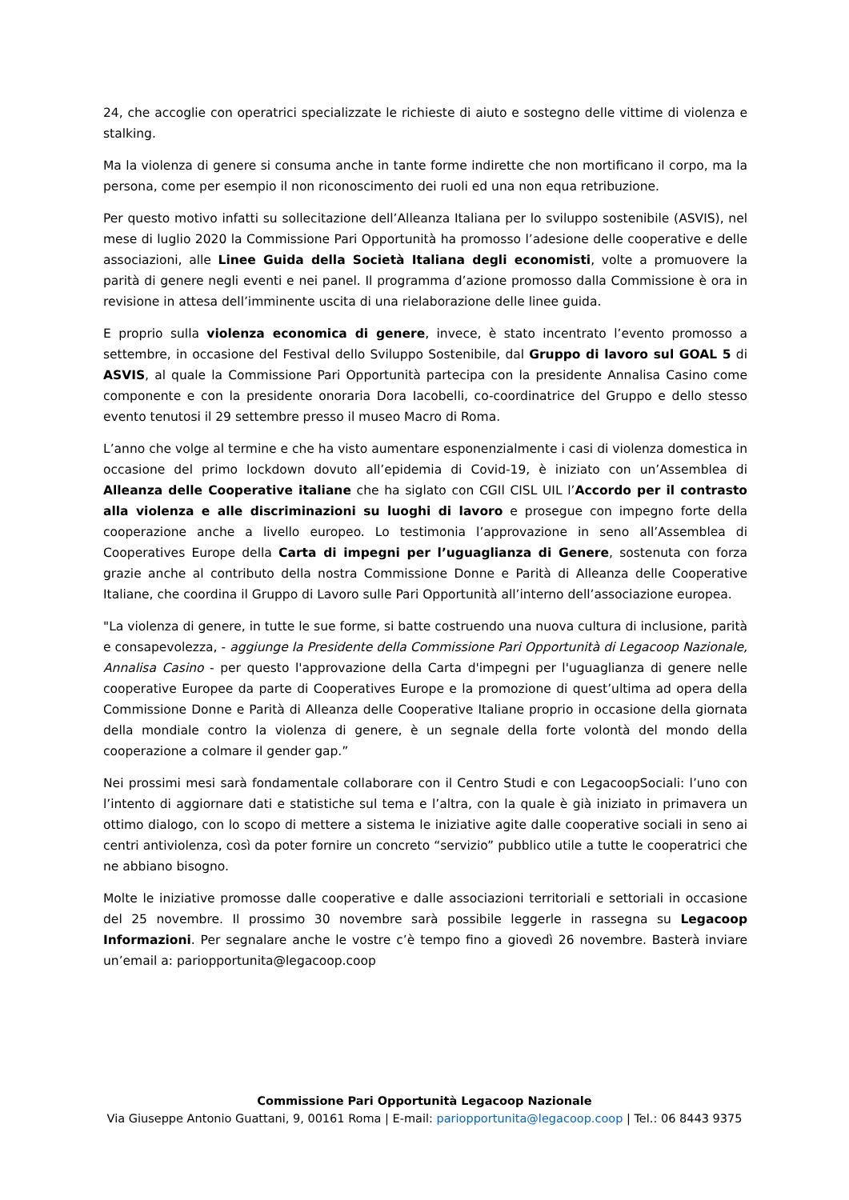24, che accoglie con operatrici specializzate le richieste di aiuto e sostegno delle vittime di violenza e stalking.
Ma la violenza di genere si consuma anche in tante forme indirette che non mortificano il corpo, ma la persona, come per esempio il non riconoscimento dei ruoli ed una non equa retribuzione.
Per questo motivo infatti su sollecitazione dell’Alleanza Italiana per lo sviluppo sostenibile (ASVIS), nel mese di luglio 2020 la Commissione Pari Opportunità ha promosso l’adesione delle cooperative e delle associazioni, alle Linee Guida della Società Italiana degli economisti, volte a promuovere la parità di genere negli eventi e nei panel. Il programma d’azione promosso dalla Commissione è ora in revisione in attesa dell’imminente uscita di una rielaborazione delle linee guida.
E proprio sulla violenza economica di genere, invece, è stato incentrato l’evento promosso a settembre, in occasione del Festival dello Sviluppo Sostenibile, dal Gruppo di lavoro sul GOAL 5 di ASVIS, al quale la Commissione Pari Opportunità partecipa con la presidente Annalisa Casino come componente e con la presidente onoraria Dora Iacobelli, co-coordinatrice del Gruppo e dello stesso evento tenutosi il 29 settembre presso il museo Macro di Roma.
L’anno che volge al termine e che ha visto aumentare esponenzialmente i casi di violenza domestica in occasione del primo lockdown dovuto all’epidemia di Covid-19, è iniziato con un’Assemblea di Alleanza delle Cooperative italiane che ha siglato con CGIl CISL UIL l’Accordo per il contrasto alla violenza e alle discriminazioni su luoghi di lavoro e prosegue con impegno forte della cooperazione anche a livello europeo. Lo testimonia l’approvazione in seno all’Assemblea di Cooperatives Europe della Carta di impegni per l’uguaglianza di Genere, sostenuta con forza grazie anche al contributo della nostra Commissione Donne e Parità di Alleanza delle Cooperative Italiane, che coordina il Gruppo di Lavoro sulle Pari Opportunità all’interno dell’associazione europea.
"La violenza di genere, in tutte le sue forme, si batte costruendo una nuova cultura di inclusione, parità e consapevolezza, - aggiunge la Presidente della Commissione Pari Opportunità di Legacoop Nazionale, Annalisa Casino - per questo l'approvazione della Carta d'impegni per l'uguaglianza di genere nelle cooperative Europee da parte di Cooperatives Europe e la promozione di quest’ultima ad opera della Commissione Donne e Parità di Alleanza delle Cooperative Italiane proprio in occasione della giornata della mondiale contro la violenza di genere, è un segnale della forte volontà del mondo della cooperazione a colmare il gender gap.”
Nei prossimi mesi sarà fondamentale collaborare con il Centro Studi e con LegacoopSociali: l’uno con l’intento di aggiornare dati e statistiche sul tema e l’altra, con la quale è già iniziato in primavera un ottimo dialogo, con lo scopo di mettere a sistema le iniziative agite dalle cooperative sociali in seno ai centri antiviolenza, così da poter fornire un concreto “servizio” pubblico utile a tutte le cooperatrici che ne abbiano bisogno.
Molte le iniziative promosse dalle cooperative e dalle associazioni territoriali e settoriali in occasione del 25 novembre. Il prossimo 30 novembre sarà possibile leggerle in rassegna su Legacoop Informazioni. Per segnalare anche le vostre c’è tempo fino a giovedì 26 novembre. Basterà inviare un’email a: pariopportunita@legacoop.coop
Commissione Pari Opportunità Legacoop Nazionale
Via Giuseppe Antonio Guattani, 9, 00161 Roma | E-mail: pariopportunita@legacoop.coop | Tel.: 06 8443 9375